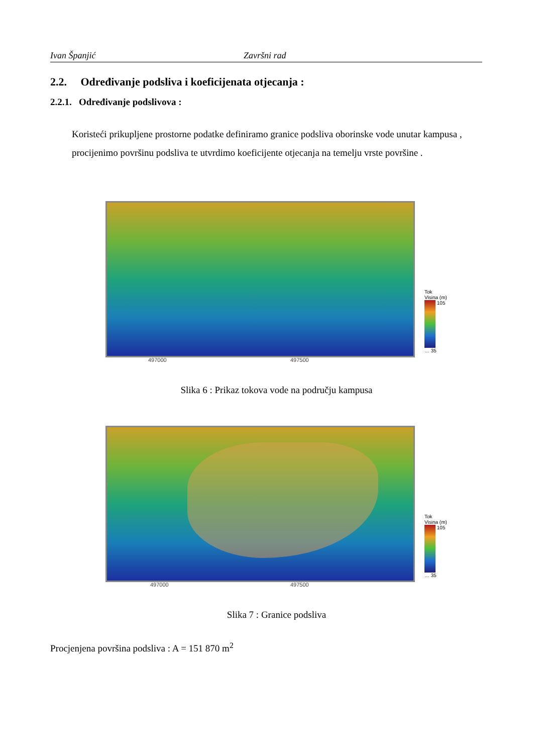Ivan Španjić Završni rad
2.2. Određivanje podsliva i koeficijenata otjecanja :
2.2.1. Određivanje podslivova :
Koristeći prikupljene prostorne podatke definiramo granice podsliva oborinske vode unutar kampusa , procijenimo površinu podsliva te utvrdimo koeficijente otjecanja na temelju vrste površine .
Tok
Visina (m)
105 … 35
497000 497500
Slika 6 : Prikaz tokova vode na području kampusa
Tok
Visina (m)
105 … 35
497000 497500
Slika 7 : Granice podsliva
Procjenjena površina podsliva : A = 151 870 m<sup>2</sup>